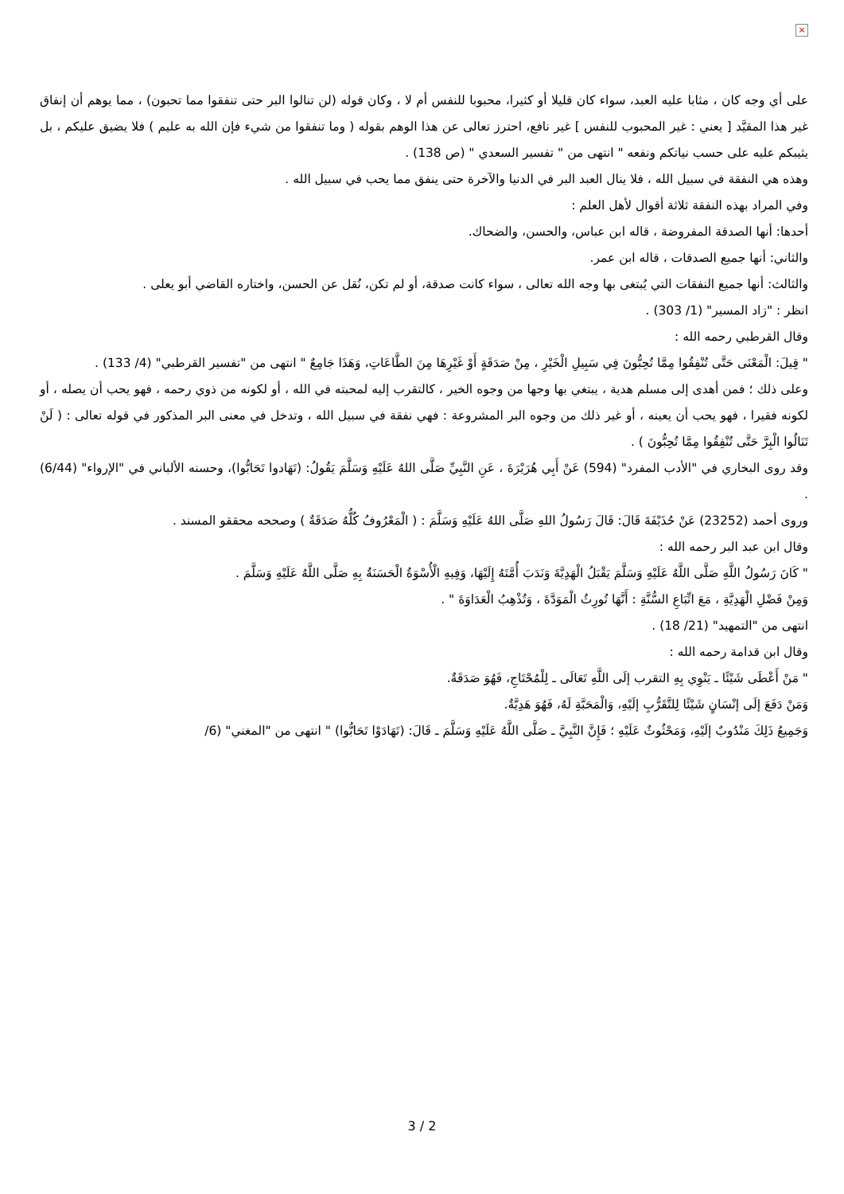×
على أي وجه كان ، مثابا عليه العبد، سواء كان قليلا أو كثيرا، محبوبا للنفس أم لا ، وكان قوله (لن تنالوا البر حتى تنفقوا مما تحبون) ، مما يوهم أن إنفاق غير هذا المقيَّد [ يعني : غير المحبوب للنفس ] غير نافع، احترز تعالى عن هذا الوهم بقوله ( وما تنفقوا من شيء فإن الله به عليم ) فلا يضيق عليكم ، بل يثيبكم عليه على حسب نياتكم ونفعه " انتهى من " تفسير السعدي " (ص 138) .
وهذه هي النفقة في سبيل الله ، فلا ينال العبد البر في الدنيا والآخرة حتى ينفق مما يحب في سبيل الله .
وفي المراد بهذه النفقة ثلاثة أقوال لأهل العلم :
أحدها: أنها الصدقة المفروضة ، قاله ابن عباس، والحسن، والضحاك.
والثاني: أنها جميع الصدقات ، قاله ابن عمر.
والثالث: أنها جميع النفقات التي يُبتغى بها وجه الله تعالى ، سواء كانت صدقة، أو لم تكن، نُقل عن الحسن، واختاره القاضي أبو يعلى .
انظر : "زاد المسير" (1/ 303) .
وقال القرطبي رحمه الله :
" قِيلَ: الْمَعْنَى حَتَّى تُنْفِقُوا مِمَّا تُحِبُّونَ فِي سَبِيلِ الْخَيْرِ ، مِنْ صَدَقَةٍ أَوْ غَيْرِهَا مِنَ الطَّاعَاتِ، وَهَذَا جَامِعٌ " انتهى من "تفسير القرطبي" (4/ 133) .
وعلى ذلك ؛ فمن أهدى إلى مسلم هدية ، يبتغي بها وجها من وجوه الخير ، كالتقرب إليه لمحبته في الله ، أو لكونه من ذوي رحمه ، فهو يحب أن يصله ، أو لكونه فقيرا ، فهو يحب أن يعينه ، أو غير ذلك من وجوه البر المشروعة : فهي نفقة في سبيل الله ، وتدخل في معنى البر المذكور في قوله تعالى : ( لَنْ تَنَالُوا الْبِرَّ حَتَّى تُنْفِقُوا مِمَّا تُحِبُّونَ ) .
وقد روى البخاري في "الأدب المفرد" (594) عَنْ أَبِي هُرَيْرَةَ ، عَنِ النَّبِيِّ صَلَّى اللهُ عَلَيْهِ وَسَلَّمَ يَقُولُ: (تَهَادوا تَحَابُّوا)، وحسنه الألباني في "الإرواء" (6/44) .
وروى أحمد (23252) عَنْ حُذَيْفَةَ قَالَ: قَالَ رَسُولُ اللهِ صَلَّى اللهُ عَلَيْهِ وَسَلَّمَ : ( الْمَعْرُوفُ كُلُّهُ صَدَقَةٌ ) وصححه محققو المسند .
وقال ابن عبد البر رحمه الله :
" كَانَ رَسُولُ اللَّهِ صَلَّى اللَّهُ عَلَيْهِ وَسَلَّمَ يَقْبَلُ الْهَدِيَّةَ وَنَدَبَ أُمَّتَهُ إِلَيْهَا، وَفِيهِ الْأُسْوَةُ الْحَسَنَةُ بِهِ صَلَّى اللَّهُ عَلَيْهِ وَسَلَّمَ .
وَمِنْ فَضْلِ الْهَدِيَّةِ ، مَعَ اتِّبَاعِ السُّنَّةِ : أَنَّهَا تُورِثُ الْمَوَدَّةَ ، وَتُذْهِبُ الْعَدَاوَةَ " .
انتهى من "التمهيد" (21/ 18) .
وقال ابن قدامة رحمه الله :
" مَنْ أَعْطَى شَيْئًا ـ يَنْوِي بِهِ التقرب إلَى اللَّهِ تَعَالَى ـ لِلْمُحْتَاجِ، فَهُوَ صَدَقَةٌ.
وَمَنْ دَفَعَ إلَى إنْسَانٍ شَيْئًا لِلتَّقَرُّبِ إلَيْهِ، وَالْمَحَبَّةِ لَهُ، فَهُوَ هَدِيَّةٌ.
وَجَمِيعُ ذَلِكَ مَنْدُوبٌ إلَيْهِ، وَمَحْثُوثٌ عَلَيْهِ ؛ فَإِنَّ النَّبِيَّ ـ صَلَّى اللَّهُ عَلَيْهِ وَسَلَّمَ ـ قَالَ: (تَهَادَوْا تَحَابُّوا) " انتهى من "المغني" (6/
3 / 2